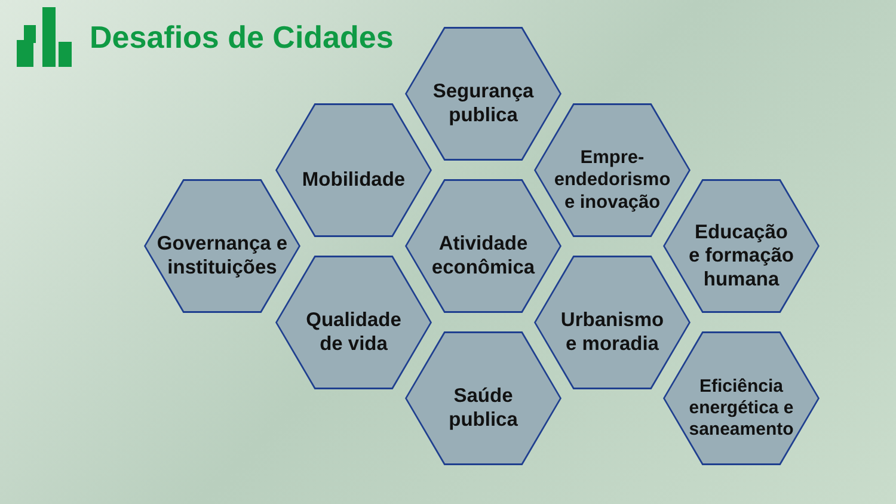Desafios de Cidades
Segurança
publica
Mobilidade
Empre-
endedorismo
e inovação
Governança e
instituições
Atividade
econômica
Educação
e formação
humana
Qualidade
de vida
Urbanismo
e moradia
Saúde
publica
Eficiência
energética e
saneamento